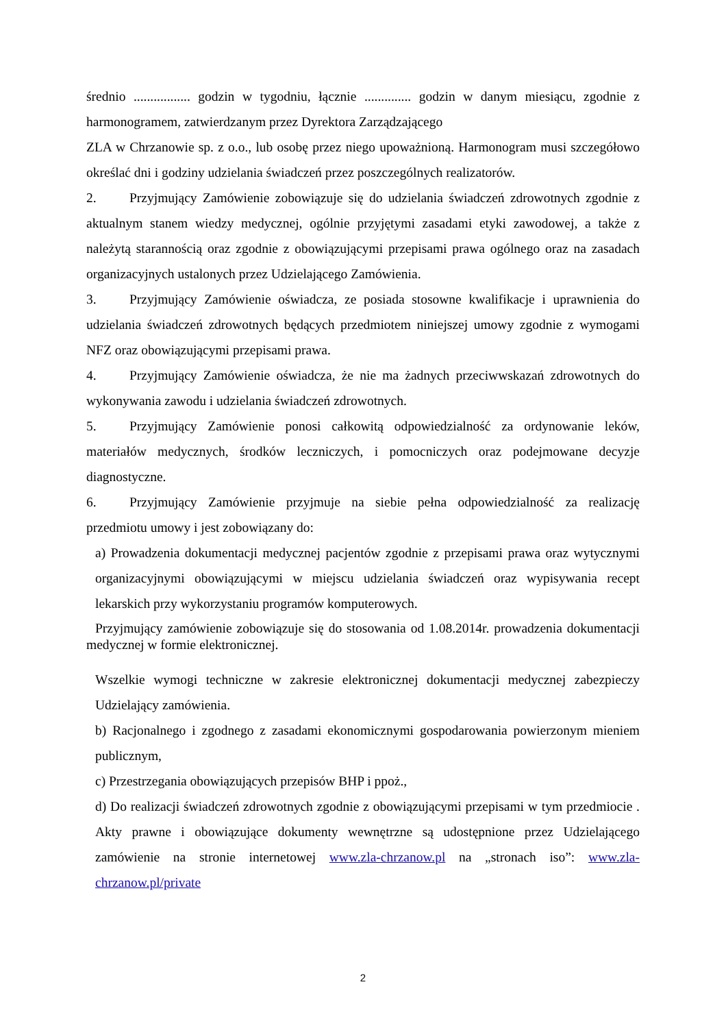średnio ................. godzin w tygodniu, łącznie .............. godzin w danym miesiącu, zgodnie z harmonogramem, zatwierdzanym przez Dyrektora Zarządzającego
ZLA w Chrzanowie sp. z o.o., lub osobę przez niego upoważnioną. Harmonogram musi szczegółowo określać dni i godziny udzielania świadczeń przez poszczególnych realizatorów.
2. Przyjmujący Zamówienie zobowiązuje się do udzielania świadczeń zdrowotnych zgodnie z aktualnym stanem wiedzy medycznej, ogólnie przyjętymi zasadami etyki zawodowej, a także z należytą starannością oraz zgodnie z obowiązującymi przepisami prawa ogólnego oraz na zasadach organizacyjnych ustalonych przez Udzielającego Zamówienia.
3. Przyjmujący Zamówienie oświadcza, ze posiada stosowne kwalifikacje i uprawnienia do udzielania świadczeń zdrowotnych będących przedmiotem niniejszej umowy zgodnie z wymogami NFZ oraz obowiązującymi przepisami prawa.
4. Przyjmujący Zamówienie oświadcza, że nie ma żadnych przeciwwskazań zdrowotnych do wykonywania zawodu i udzielania świadczeń zdrowotnych.
5. Przyjmujący Zamówienie ponosi całkowitą odpowiedzialność za ordynowanie leków, materiałów medycznych, środków leczniczych, i pomocniczych oraz podejmowane decyzje diagnostyczne.
6. Przyjmujący Zamówienie przyjmuje na siebie pełna odpowiedzialność za realizację przedmiotu umowy i jest zobowiązany do:
a) Prowadzenia dokumentacji medycznej pacjentów zgodnie z przepisami prawa oraz wytycznymi organizacyjnymi obowiązującymi w miejscu udzielania świadczeń oraz wypisywania recept lekarskich przy wykorzystaniu programów komputerowych.
Przyjmujący zamówienie zobowiązuje się do stosowania od 1.08.2014r. prowadzenia dokumentacji medycznej w formie elektronicznej.
Wszelkie wymogi techniczne w zakresie elektronicznej dokumentacji medycznej zabezpieczy Udzielający zamówienia.
b) Racjonalnego i zgodnego z zasadami ekonomicznymi gospodarowania powierzonym mieniem publicznym,
c) Przestrzegania obowiązujących przepisów BHP i ppoż.,
d) Do realizacji świadczeń zdrowotnych zgodnie z obowiązującymi przepisami w tym przedmiocie . Akty prawne i obowiązujące dokumenty wewnętrzne są udostępnione przez Udzielającego zamówienie na stronie internetowej www.zla-chrzanow.pl na „stronach iso”: www.zla-chrzanow.pl/private
2